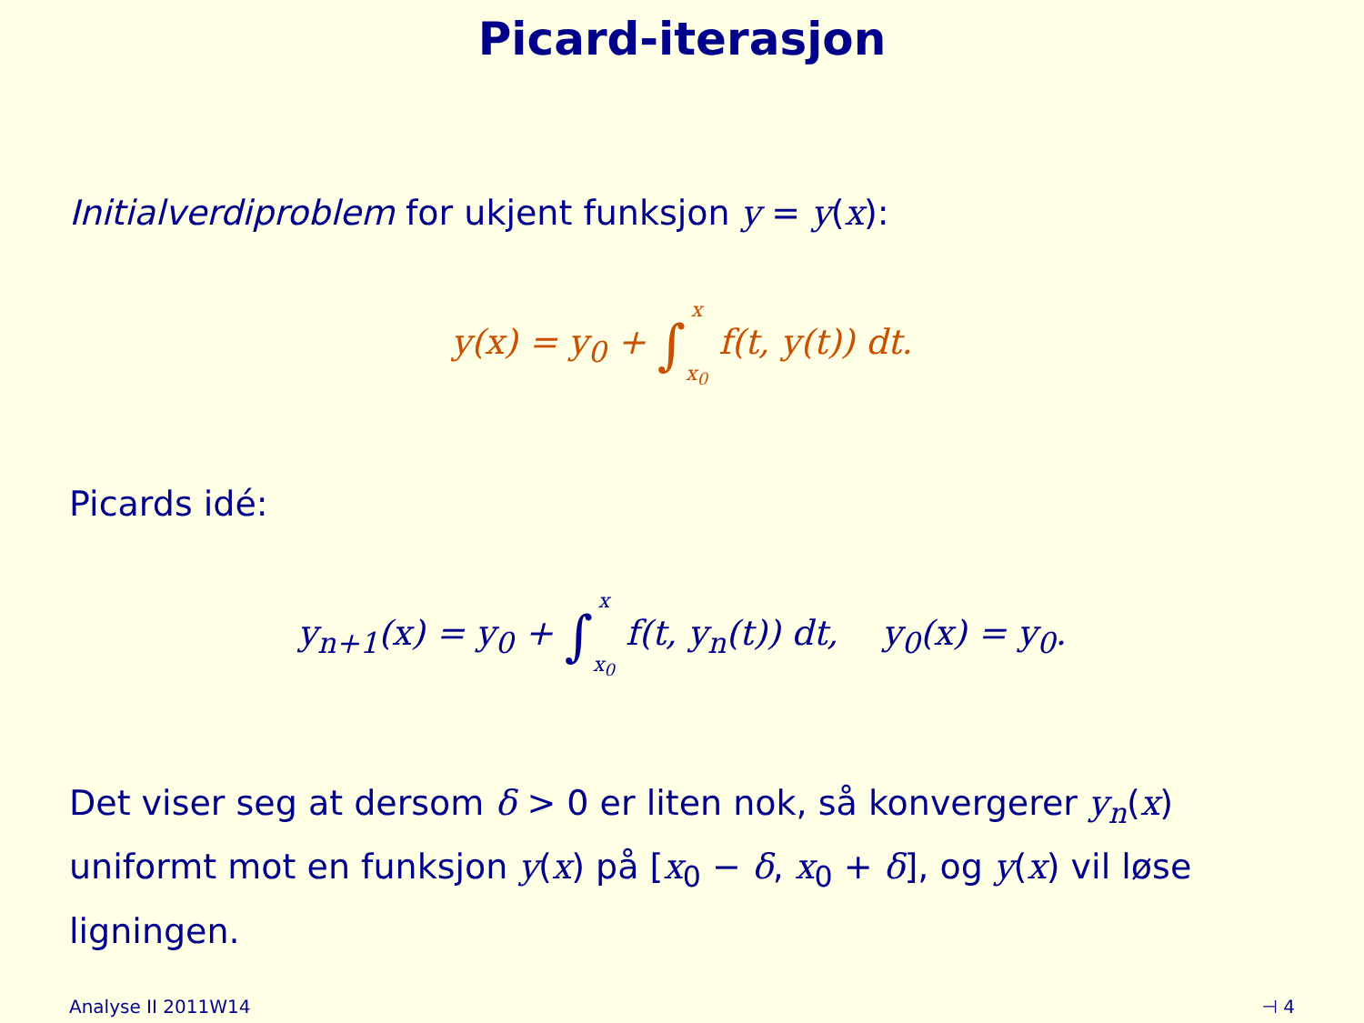Picard-iterasjon
Initialverdiproblem for ukjent funksjon y = y(x):
y(x) = y<sub>0</sub> + ∫x
x<sub>0</sub> f(t, y(t)) dt.
Picards idé:
y<sub>n+1</sub>(x) = y<sub>0</sub> + ∫x
x<sub>0</sub> f(t, y<sub>n</sub>(t)) dt, y<sub>0</sub>(x) = y<sub>0</sub>.
Det viser seg at dersom δ > 0 er liten nok, så konvergerer y<sub>n</sub>(x) uniformt mot en funksjon y(x) på [x<sub>0</sub> − δ, x<sub>0</sub> + δ], og y(x) vil løse ligningen.
Analyse II 2011W14 ⊣ 4